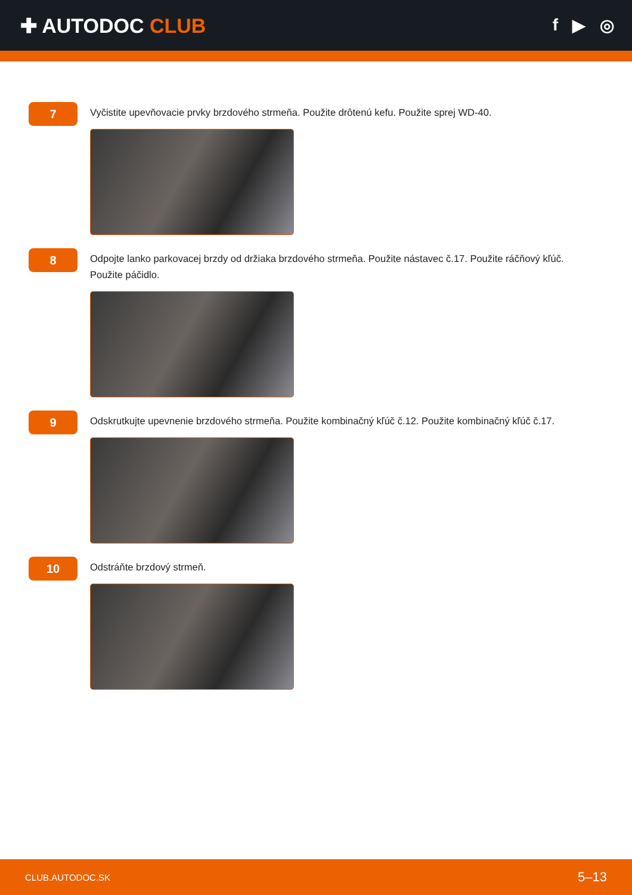✚ AUTODOC CLUB
f ▶ ◎
7
Vyčistite upevňovacie prvky brzdového strmeňa. Použite drôtenú kefu. Použite sprej WD-40.
8
Odpojte lanko parkovacej brzdy od držiaka brzdového strmeňa. Použite nástavec č.17. Použite ráčňový kľúč. Použite páčidlo.
9
Odskrutkujte upevnenie brzdového strmeňa. Použite kombinačný kľúč č.12. Použite kombinačný kľúč č.17.
10
Odstráňte brzdový strmeň.
CLUB.AUTODOC.SK 5–13